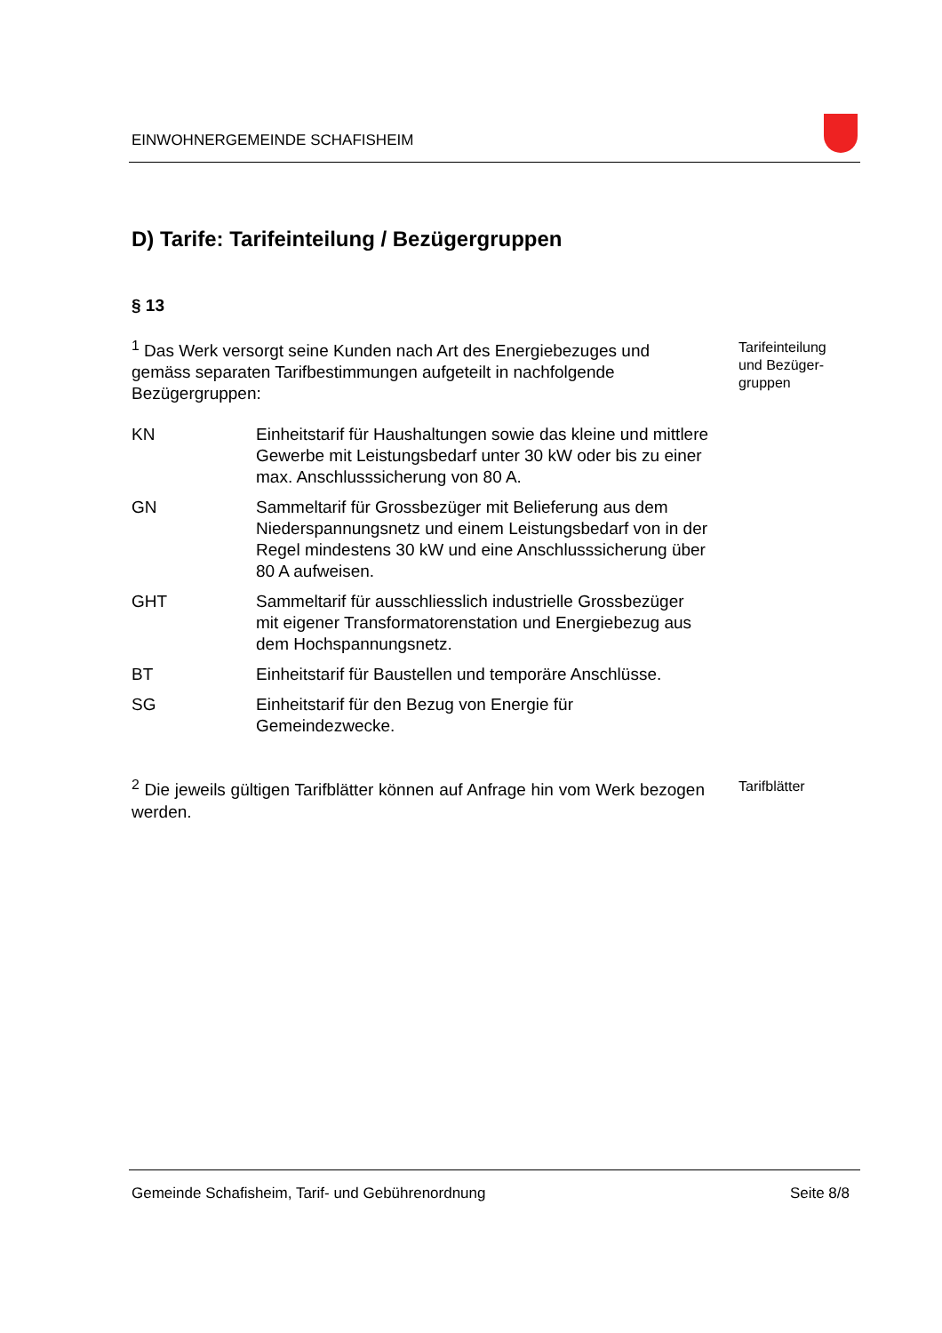EINWOHNERGEMEINDE SCHAFISHEIM
D) Tarife: Tarifeinteilung / Bezügergruppen
§ 13
<sup>1</sup> Das Werk versorgt seine Kunden nach Art des Energiebezuges und gemäss separaten Tarifbestimmungen aufgeteilt in nachfolgende Bezügergruppen:
Tarifeinteilung
und Bezüger-
gruppen
KN Einheitstarif für Haushaltungen sowie das kleine und mittlere Gewerbe mit Leistungsbedarf unter 30 kW oder bis zu einer max. Anschlusssicherung von 80 A.
GN Sammeltarif für Grossbezüger mit Belieferung aus dem Niederspannungsnetz und einem Leistungsbedarf von in der Regel mindestens 30 kW und eine Anschlusssicherung über 80 A aufweisen.
GHT Sammeltarif für ausschliesslich industrielle Grossbezüger mit eigener Transformatorenstation und Energiebezug aus dem Hochspannungsnetz.
BT Einheitstarif für Baustellen und temporäre Anschlüsse.
SG Einheitstarif für den Bezug von Energie für Gemeindezwecke.
<sup>2</sup> Die jeweils gültigen Tarifblätter können auf Anfrage hin vom Werk bezogen werden.
Tarifblätter
Gemeinde Schafisheim, Tarif- und Gebührenordnung Seite 8/8